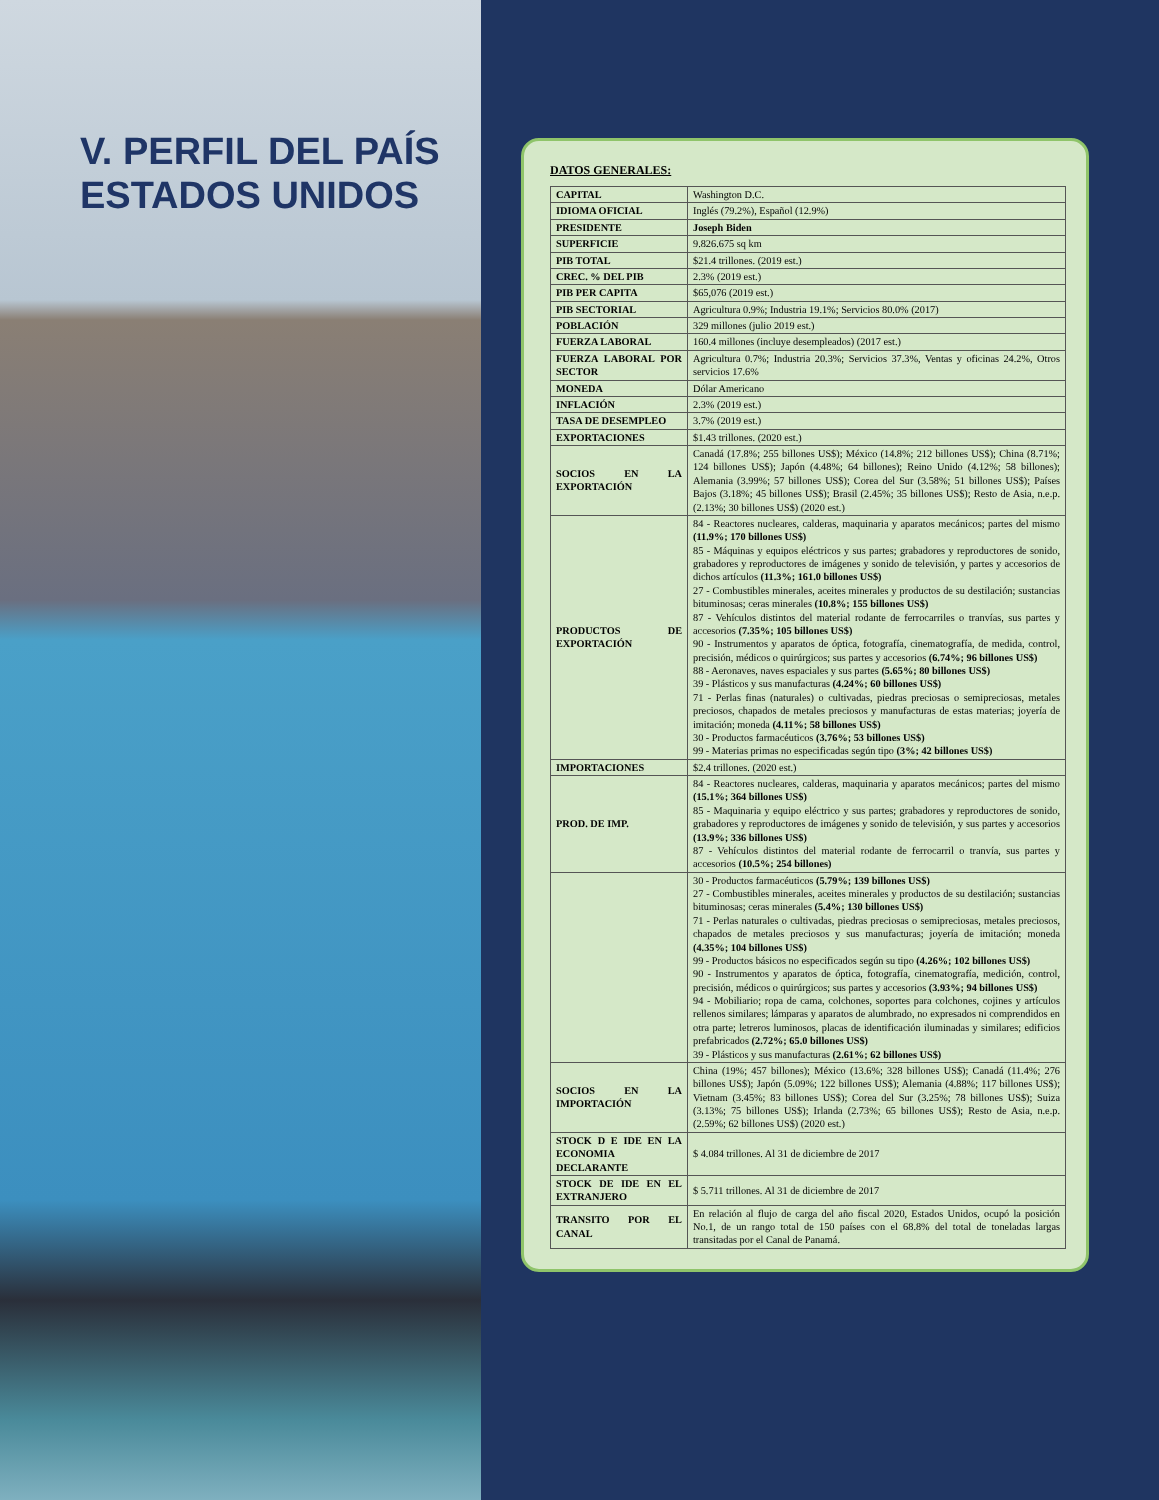V. PERFIL DEL PAÍS
ESTADOS UNIDOS
DATOS GENERALES:
| CAPITAL | Washington D.C. |
| IDIOMA OFICIAL | Inglés (79.2%), Español (12.9%) |
| PRESIDENTE | Joseph Biden |
| SUPERFICIE | 9.826.675 sq km |
| PIB TOTAL | $21.4 trillones. (2019 est.) |
| CREC. % DEL PIB | 2.3% (2019 est.) |
| PIB PER CAPITA | $65,076 (2019 est.) |
| PIB SECTORIAL | Agricultura 0.9%; Industria 19.1%; Servicios 80.0% (2017) |
| POBLACIÓN | 329 millones (julio 2019 est.) |
| FUERZA LABORAL | 160.4 millones (incluye desempleados) (2017 est.) |
| FUERZA LABORAL POR SECTOR | Agricultura 0.7%; Industria 20.3%; Servicios 37.3%, Ventas y oficinas 24.2%, Otros servicios 17.6% |
| MONEDA | Dólar Americano |
| INFLACIÓN | 2.3% (2019 est.) |
| TASA DE DESEMPLEO | 3.7% (2019 est.) |
| EXPORTACIONES | $1.43 trillones. (2020 est.) |
| SOCIOS EN LA EXPORTACIÓN | Canadá (17.8%; 255 billones US$); México (14.8%; 212 billones US$); China (8.71%; 124 billones US$); Japón (4.48%; 64 billones); Reino Unido (4.12%; 58 billones); Alemania (3.99%; 57 billones US$); Corea del Sur (3.58%; 51 billones US$); Países Bajos (3.18%; 45 billones US$); Brasil (2.45%; 35 billones US$); Resto de Asia, n.e.p. (2.13%; 30 billones US$) (2020 est.) |
| PRODUCTOS DE EXPORTACIÓN | 84 - Reactores nucleares, calderas, maquinaria y aparatos mecánicos; partes del mismo (11.9%; 170 billones US$) 85 - Máquinas y equipos eléctricos y sus partes; grabadores y reproductores de sonido, grabadores y reproductores de imágenes y sonido de televisión, y partes y accesorios de dichos artículos (11.3%; 161.0 billones US$) 27 - Combustibles minerales, aceites minerales y productos de su destilación; sustancias bituminosas; ceras minerales (10.8%; 155 billones US$) 87 - Vehículos distintos del material rodante de ferrocarriles o tranvías, sus partes y accesorios (7.35%; 105 billones US$) 90 - Instrumentos y aparatos de óptica, fotografía, cinematografía, de medida, control, precisión, médicos o quirúrgicos; sus partes y accesorios (6.74%; 96 billones US$) 88 - Aeronaves, naves espaciales y sus partes (5.65%; 80 billones US$) 39 - Plásticos y sus manufacturas (4.24%; 60 billones US$) 71 - Perlas finas (naturales) o cultivadas, piedras preciosas o semipreciosas, metales preciosos, chapados de metales preciosos y manufacturas de estas materias; joyería de imitación; moneda (4.11%; 58 billones US$) 30 - Productos farmacéuticos (3.76%; 53 billones US$) 99 - Materias primas no especificadas según tipo (3%; 42 billones US$) |
| IMPORTACIONES | $2.4 trillones. (2020 est.) |
| PROD. DE IMP. | 84 - Reactores nucleares, calderas, maquinaria y aparatos mecánicos; partes del mismo (15.1%; 364 billones US$) 85 - Maquinaria y equipo eléctrico y sus partes; grabadores y reproductores de sonido, grabadores y reproductores de imágenes y sonido de televisión, y sus partes y accesorios (13.9%; 336 billones US$) 87 - Vehículos distintos del material rodante de ferrocarril o tranvía, sus partes y accesorios (10.5%; 254 billones) |
| | 30 - Productos farmacéuticos (5.79%; 139 billones US$) 27 - Combustibles minerales, aceites minerales y productos de su destilación; sustancias bituminosas; ceras minerales (5.4%; 130 billones US$) 71 - Perlas naturales o cultivadas, piedras preciosas o semipreciosas, metales preciosos, chapados de metales preciosos y sus manufacturas; joyería de imitación; moneda (4.35%; 104 billones US$) 99 - Productos básicos no especificados según su tipo (4.26%; 102 billones US$) 90 - Instrumentos y aparatos de óptica, fotografía, cinematografía, medición, control, precisión, médicos o quirúrgicos; sus partes y accesorios (3.93%; 94 billones US$) 94 - Mobiliario; ropa de cama, colchones, soportes para colchones, cojines y artículos rellenos similares; lámparas y aparatos de alumbrado, no expresados ni comprendidos en otra parte; letreros luminosos, placas de identificación iluminadas y similares; edificios prefabricados (2.72%; 65.0 billones US$) 39 - Plásticos y sus manufacturas (2.61%; 62 billones US$) |
| SOCIOS EN LA IMPORTACIÓN | China (19%; 457 billones); México (13.6%; 328 billones US$); Canadá (11.4%; 276 billones US$); Japón (5.09%; 122 billones US$); Alemania (4.88%; 117 billones US$); Vietnam (3.45%; 83 billones US$); Corea del Sur (3.25%; 78 billones US$); Suiza (3.13%; 75 billones US$); Irlanda (2.73%; 65 billones US$); Resto de Asia, n.e.p. (2.59%; 62 billones US$) (2020 est.) |
| STOCK D E IDE EN LA ECONOMIA DECLARANTE | $ 4.084 trillones. Al 31 de diciembre de 2017 |
| STOCK DE IDE EN EL EXTRANJERO | $ 5.711 trillones. Al 31 de diciembre de 2017 |
| TRANSITO POR EL CANAL | En relación al flujo de carga del año fiscal 2020, Estados Unidos, ocupó la posición No.1, de un rango total de 150 países con el 68.8% del total de toneladas largas transitadas por el Canal de Panamá. |